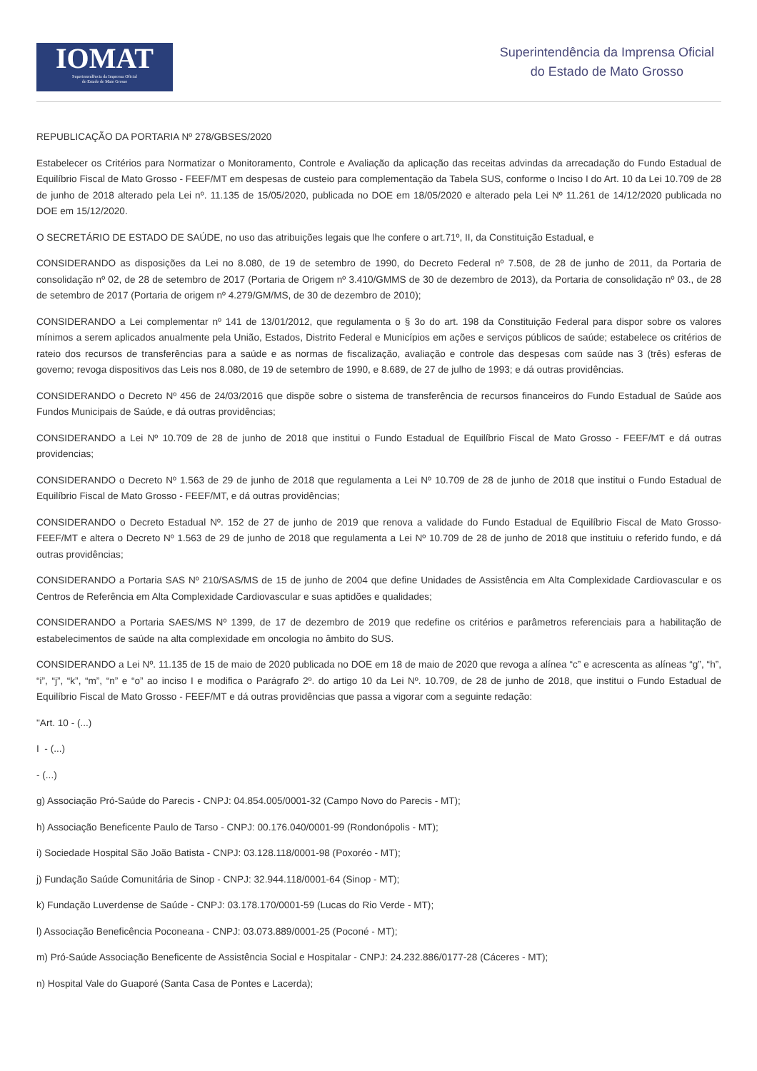IOMAT
Superintendência da Imprensa Oficial
do Estado de Mato Grosso
Superintendência da Imprensa Oficial
do Estado de Mato Grosso
REPUBLICAÇÃO DA PORTARIA Nº 278/GBSES/2020
Estabelecer os Critérios para Normatizar o Monitoramento, Controle e Avaliação da aplicação das receitas advindas da arrecadação do Fundo Estadual de Equilíbrio Fiscal de Mato Grosso - FEEF/MT em despesas de custeio para complementação da Tabela SUS, conforme o Inciso I do Art. 10 da Lei 10.709 de 28 de junho de 2018 alterado pela Lei nº. 11.135 de 15/05/2020, publicada no DOE em 18/05/2020 e alterado pela Lei Nº 11.261 de 14/12/2020 publicada no DOE em 15/12/2020.
O SECRETÁRIO DE ESTADO DE SAÚDE, no uso das atribuições legais que lhe confere o art.71º, II, da Constituição Estadual, e
CONSIDERANDO as disposições da Lei no 8.080, de 19 de setembro de 1990, do Decreto Federal nº 7.508, de 28 de junho de 2011, da Portaria de consolidação nº 02, de 28 de setembro de 2017 (Portaria de Origem nº 3.410/GMMS de 30 de dezembro de 2013), da Portaria de consolidação nº 03., de 28 de setembro de 2017 (Portaria de origem nº 4.279/GM/MS, de 30 de dezembro de 2010);
CONSIDERANDO a Lei complementar nº 141 de 13/01/2012, que regulamenta o § 3o do art. 198 da Constituição Federal para dispor sobre os valores mínimos a serem aplicados anualmente pela União, Estados, Distrito Federal e Municípios em ações e serviços públicos de saúde; estabelece os critérios de rateio dos recursos de transferências para a saúde e as normas de fiscalização, avaliação e controle das despesas com saúde nas 3 (três) esferas de governo; revoga dispositivos das Leis nos 8.080, de 19 de setembro de 1990, e 8.689, de 27 de julho de 1993; e dá outras providências.
CONSIDERANDO o Decreto Nº 456 de 24/03/2016 que dispõe sobre o sistema de transferência de recursos financeiros do Fundo Estadual de Saúde aos Fundos Municipais de Saúde, e dá outras providências;
CONSIDERANDO a Lei Nº 10.709 de 28 de junho de 2018 que institui o Fundo Estadual de Equilíbrio Fiscal de Mato Grosso - FEEF/MT e dá outras providencias;
CONSIDERANDO o Decreto Nº 1.563 de 29 de junho de 2018 que regulamenta a Lei Nº 10.709 de 28 de junho de 2018 que institui o Fundo Estadual de Equilíbrio Fiscal de Mato Grosso - FEEF/MT, e dá outras providências;
CONSIDERANDO o Decreto Estadual Nº. 152 de 27 de junho de 2019 que renova a validade do Fundo Estadual de Equilíbrio Fiscal de Mato Grosso- FEEF/MT e altera o Decreto Nº 1.563 de 29 de junho de 2018 que regulamenta a Lei Nº 10.709 de 28 de junho de 2018 que instituiu o referido fundo, e dá outras providências;
CONSIDERANDO a Portaria SAS Nº 210/SAS/MS de 15 de junho de 2004 que define Unidades de Assistência em Alta Complexidade Cardiovascular e os Centros de Referência em Alta Complexidade Cardiovascular e suas aptidões e qualidades;
CONSIDERANDO a Portaria SAES/MS Nº 1399, de 17 de dezembro de 2019 que redefine os critérios e parâmetros referenciais para a habilitação de estabelecimentos de saúde na alta complexidade em oncologia no âmbito do SUS.
CONSIDERANDO a Lei Nº. 11.135 de 15 de maio de 2020 publicada no DOE em 18 de maio de 2020 que revoga a alínea “c” e acrescenta as alíneas “g”, “h”, “i”, “j”, “k”, “m”, “n” e “o” ao inciso I e modifica o Parágrafo 2º. do artigo 10 da Lei Nº. 10.709, de 28 de junho de 2018, que institui o Fundo Estadual de Equilíbrio Fiscal de Mato Grosso - FEEF/MT e dá outras providências que passa a vigorar com a seguinte redação:
"Art. 10 - (...)
I - (...)
- (...)
g) Associação Pró-Saúde do Parecis - CNPJ: 04.854.005/0001-32 (Campo Novo do Parecis - MT);
h) Associação Beneficente Paulo de Tarso - CNPJ: 00.176.040/0001-99 (Rondonópolis - MT);
i) Sociedade Hospital São João Batista - CNPJ: 03.128.118/0001-98 (Poxoréo - MT);
j) Fundação Saúde Comunitária de Sinop - CNPJ: 32.944.118/0001-64 (Sinop - MT);
k) Fundação Luverdense de Saúde - CNPJ: 03.178.170/0001-59 (Lucas do Rio Verde - MT);
l) Associação Beneficência Poconeana - CNPJ: 03.073.889/0001-25 (Poconé - MT);
m) Pró-Saúde Associação Beneficente de Assistência Social e Hospitalar - CNPJ: 24.232.886/0177-28 (Cáceres - MT);
n) Hospital Vale do Guaporé (Santa Casa de Pontes e Lacerda);